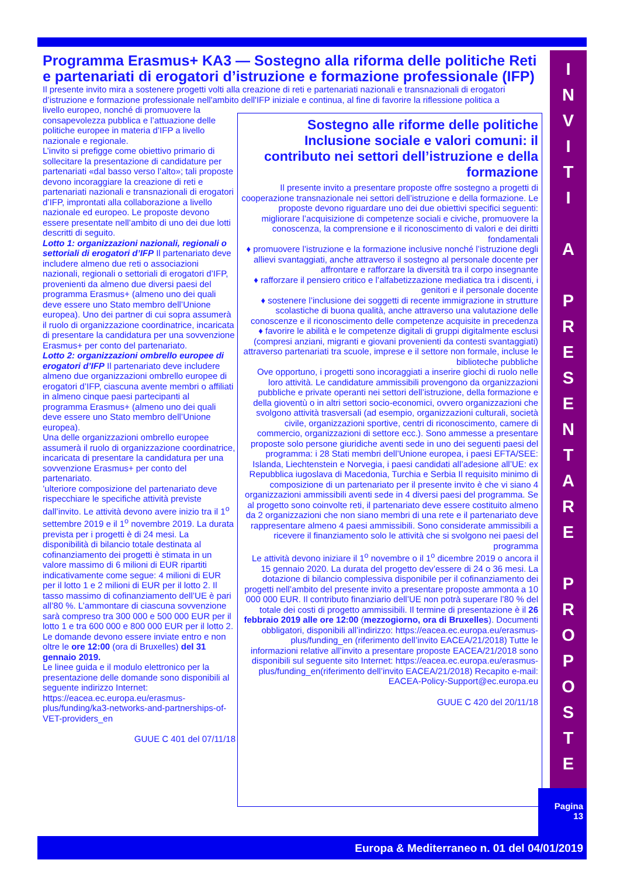Programma Erasmus+ KA3 — Sostegno alla riforma delle politiche Reti e partenariati di erogatori d’istruzione e formazione professionale (IFP)
Il presente invito mira a sostenere progetti volti alla creazione di reti e partenariati nazionali e transnazionali di erogatori d’istruzione e formazione professionale nell'ambito dell'IFP iniziale e continua, al fine di favorire la riflessione politica a
Sostegno alle riforme delle politiche Inclusione sociale e valori comuni: il contributo nei settori dell’istruzione e della formazione
Il presente invito a presentare proposte offre sostegno a progetti di cooperazione transnazionale nei settori dell’istruzione e della formazione. Le proposte devono riguardare uno dei due obiettivi specifici seguenti:
migliorare l’acquisizione di competenze sociali e civiche, promuovere la conoscenza, la comprensione e il riconoscimento di valori e dei diritti fondamentali
♦ promuovere l’istruzione e la formazione inclusive nonché l’istruzione degli allievi svantaggiati, anche attraverso il sostegno al personale docente per affrontare e rafforzare la diversità tra il corpo insegnante
♦ rafforzare il pensiero critico e l’alfabetizzazione mediatica tra i discenti, i genitori e il personale docente
♦ sostenere l’inclusione dei soggetti di recente immigrazione in strutture scolastiche di buona qualità, anche attraverso una valutazione delle conoscenze e il riconoscimento delle competenze acquisite in precedenza
♦ favorire le abilità e le competenze digitali di gruppi digitalmente esclusi (compresi anziani, migranti e giovani provenienti da contesti svantaggiati) attraverso partenariati tra scuole, imprese e il settore non formale, incluse le biblioteche pubbliche
Ove opportuno, i progetti sono incoraggiati a inserire giochi di ruolo nelle loro attività. Le candidature ammissibili provengono da organizzazioni pubbliche e private operanti nei settori dell’istruzione, della formazione e della gioventù o in altri settori socio-economici, ovvero organizzazioni che svolgono attività trasversali (ad esempio, organizzazioni culturali, società civile, organizzazioni sportive, centri di riconoscimento, camere di commercio, organizzazioni di settore ecc.). Sono ammesse a presentare proposte solo persone giuridiche aventi sede in uno dei seguenti paesi del programma: i 28 Stati membri dell’Unione europea, i paesi EFTA/SEE: Islanda, Liechtenstein e Norvegia, i paesi candidati all’adesione all’UE: ex Repubblica iugoslava di Macedonia, Turchia e Serbia Il requisito minimo di composizione di un partenariato per il presente invito è che vi siano 4 organizzazioni ammissibili aventi sede in 4 diversi paesi del programma. Se al progetto sono coinvolte reti, il partenariato deve essere costituito almeno da 2 organizzazioni che non siano membri di una rete e il partenariato deve rappresentare almeno 4 paesi ammissibili. Sono considerate ammissibili a ricevere il finanziamento solo le attività che si svolgono nei paesi del programma
Le attività devono iniziare il 1<sup>o</sup> novembre o il 1<sup>o</sup> dicembre 2019 o ancora il 15 gennaio 2020. La durata del progetto dev’essere di 24 o 36 mesi. La dotazione di bilancio complessiva disponibile per il cofinanziamento dei progetti nell’ambito del presente invito a presentare proposte ammonta a 10 000 000 EUR. Il contributo finanziario dell’UE non potrà superare l’80 % del totale dei costi di progetto ammissibili. Il termine di presentazione è il 26 febbraio 2019 alle ore 12:00 (mezzogiorno, ora di Bruxelles). Documenti obbligatori, disponibili all’indirizzo: https://eacea.ec.europa.eu/erasmus-plus/funding_en (riferimento dell’invito EACEA/21/2018) Tutte le informazioni relative all’invito a presentare proposte EACEA/21/2018 sono disponibili sul seguente sito Internet: https://eacea.ec.europa.eu/erasmus-plus/funding_en(riferimento dell’invito EACEA/21/2018) Recapito e-mail: EACEA-Policy-Support@ec.europa.eu
GUUE C 420 del 20/11/18
livello europeo, nonché di promuovere la consapevolezza pubblica e l’attuazione delle politiche europee in materia d’IFP a livello nazionale e regionale.
L’invito si prefigge come obiettivo primario di sollecitare la presentazione di candidature per partenariati «dal basso verso l’alto»; tali proposte devono incoraggiare la creazione di reti e partenariati nazionali e transnazionali di erogatori d’IFP, improntati alla collaborazione a livello nazionale ed europeo. Le proposte devono essere presentate nell’ambito di uno dei due lotti descritti di seguito.
Lotto 1: organizzazioni nazionali, regionali o settoriali di erogatori d’IFP Il partenariato deve includere almeno due reti o associazioni nazionali, regionali o settoriali di erogatori d’IFP, provenienti da almeno due diversi paesi del programma Erasmus+ (almeno uno dei quali deve essere uno Stato membro dell’Unione europea). Uno dei partner di cui sopra assumerà il ruolo di organizzazione coordinatrice, incaricata di presentare la candidatura per una sovvenzione Erasmus+ per conto del partenariato.
Lotto 2: organizzazioni ombrello europee di erogatori d’IFP Il partenariato deve includere almeno due organizzazioni ombrello europee di erogatori d’IFP, ciascuna avente membri o affiliati in almeno cinque paesi partecipanti al programma Erasmus+ (almeno uno dei quali deve essere uno Stato membro dell’Unione europea).
Una delle organizzazioni ombrello europee assumerà il ruolo di organizzazione coordinatrice, incaricata di presentare la candidatura per una sovvenzione Erasmus+ per conto del partenariato.
’ulteriore composizione del partenariato deve rispecchiare le specifiche attività previste dall’invito. Le attività devono avere inizio tra il 1<sup>o</sup> settembre 2019 e il 1<sup>o</sup> novembre 2019. La durata prevista per i progetti è di 24 mesi. La disponibilità di bilancio totale destinata al cofinanziamento dei progetti è stimata in un valore massimo di 6 milioni di EUR ripartiti indicativamente come segue: 4 milioni di EUR per il lotto 1 e 2 milioni di EUR per il lotto 2. Il tasso massimo di cofinanziamento dell’UE è pari all’80 %. L’ammontare di ciascuna sovvenzione sarà compreso tra 300 000 e 500 000 EUR per il lotto 1 e tra 600 000 e 800 000 EUR per il lotto 2.
Le domande devono essere inviate entro e non oltre le ore 12:00 (ora di Bruxelles) del 31 gennaio 2019.
Le linee guida e il modulo elettronico per la presentazione delle domande sono disponibili al seguente indirizzo Internet:
https://eacea.ec.europa.eu/erasmus-plus/funding/ka3-networks-and-partnerships-of-VET-providers_en
GUUE C 401 del 07/11/18
I
N
V
I
T
I
A
P
R
E
S
E
N
T
A
R
E
P
R
O
P
O
S
T
E
Pagina
13
Europa & Mediterraneo n. 01 del 04/01/2019